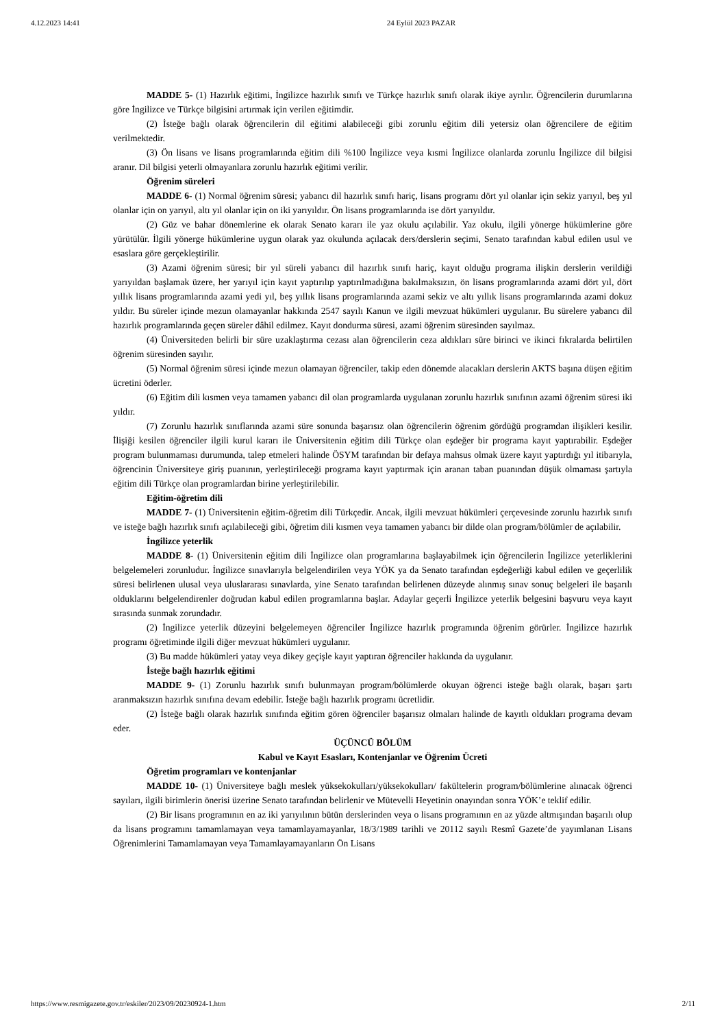4.12.2023 14:41 24 Eylül 2023 PAZAR
MADDE 5- (1) Hazırlık eğitimi, İngilizce hazırlık sınıfı ve Türkçe hazırlık sınıfı olarak ikiye ayrılır. Öğrencilerin durumlarına göre İngilizce ve Türkçe bilgisini artırmak için verilen eğitimdir.
(2) İsteğe bağlı olarak öğrencilerin dil eğitimi alabileceği gibi zorunlu eğitim dili yetersiz olan öğrencilere de eğitim verilmektedir.
(3) Ön lisans ve lisans programlarında eğitim dili %100 İngilizce veya kısmi İngilizce olanlarda zorunlu İngilizce dil bilgisi aranır. Dil bilgisi yeterli olmayanlara zorunlu hazırlık eğitimi verilir.
Öğrenim süreleri
MADDE 6- (1) Normal öğrenim süresi; yabancı dil hazırlık sınıfı hariç, lisans programı dört yıl olanlar için sekiz yarıyıl, beş yıl olanlar için on yarıyıl, altı yıl olanlar için on iki yarıyıldır. Ön lisans programlarında ise dört yarıyıldır.
(2) Güz ve bahar dönemlerine ek olarak Senato kararı ile yaz okulu açılabilir. Yaz okulu, ilgili yönerge hükümlerine göre yürütülür. İlgili yönerge hükümlerine uygun olarak yaz okulunda açılacak ders/derslerin seçimi, Senato tarafından kabul edilen usul ve esaslara göre gerçekleştirilir.
(3) Azami öğrenim süresi; bir yıl süreli yabancı dil hazırlık sınıfı hariç, kayıt olduğu programa ilişkin derslerin verildiği yarıyıldan başlamak üzere, her yarıyıl için kayıt yaptırılıp yaptırılmadığına bakılmaksızın, ön lisans programlarında azami dört yıl, dört yıllık lisans programlarında azami yedi yıl, beş yıllık lisans programlarında azami sekiz ve altı yıllık lisans programlarında azami dokuz yıldır. Bu süreler içinde mezun olamayanlar hakkında 2547 sayılı Kanun ve ilgili mevzuat hükümleri uygulanır. Bu sürelere yabancı dil hazırlık programlarında geçen süreler dâhil edilmez. Kayıt dondurma süresi, azami öğrenim süresinden sayılmaz.
(4) Üniversiteden belirli bir süre uzaklaştırma cezası alan öğrencilerin ceza aldıkları süre birinci ve ikinci fıkralarda belirtilen öğrenim süresinden sayılır.
(5) Normal öğrenim süresi içinde mezun olamayan öğrenciler, takip eden dönemde alacakları derslerin AKTS başına düşen eğitim ücretini öderler.
(6) Eğitim dili kısmen veya tamamen yabancı dil olan programlarda uygulanan zorunlu hazırlık sınıfının azami öğrenim süresi iki yıldır.
(7) Zorunlu hazırlık sınıflarında azami süre sonunda başarısız olan öğrencilerin öğrenim gördüğü programdan ilişikleri kesilir. İlişiği kesilen öğrenciler ilgili kurul kararı ile Üniversitenin eğitim dili Türkçe olan eşdeğer bir programa kayıt yaptırabilir. Eşdeğer program bulunmaması durumunda, talep etmeleri halinde ÖSYM tarafından bir defaya mahsus olmak üzere kayıt yaptırdığı yıl itibarıyla, öğrencinin Üniversiteye giriş puanının, yerleştirileceği programa kayıt yaptırmak için aranan taban puanından düşük olmaması şartıyla eğitim dili Türkçe olan programlardan birine yerleştirilebilir.
Eğitim-öğretim dili
MADDE 7- (1) Üniversitenin eğitim-öğretim dili Türkçedir. Ancak, ilgili mevzuat hükümleri çerçevesinde zorunlu hazırlık sınıfı ve isteğe bağlı hazırlık sınıfı açılabileceği gibi, öğretim dili kısmen veya tamamen yabancı bir dilde olan program/bölümler de açılabilir.
İngilizce yeterlik
MADDE 8- (1) Üniversitenin eğitim dili İngilizce olan programlarına başlayabilmek için öğrencilerin İngilizce yeterliklerini belgelemeleri zorunludur. İngilizce sınavlarıyla belgelendirilen veya YÖK ya da Senato tarafından eşdeğerliği kabul edilen ve geçerlilik süresi belirlenen ulusal veya uluslararası sınavlarda, yine Senato tarafından belirlenen düzeyde alınmış sınav sonuç belgeleri ile başarılı olduklarını belgelendirenler doğrudan kabul edilen programlarına başlar. Adaylar geçerli İngilizce yeterlik belgesini başvuru veya kayıt sırasında sunmak zorundadır.
(2) İngilizce yeterlik düzeyini belgelemeyen öğrenciler İngilizce hazırlık programında öğrenim görürler. İngilizce hazırlık programı öğretiminde ilgili diğer mevzuat hükümleri uygulanır.
(3) Bu madde hükümleri yatay veya dikey geçişle kayıt yaptıran öğrenciler hakkında da uygulanır.
İsteğe bağlı hazırlık eğitimi
MADDE 9- (1) Zorunlu hazırlık sınıfı bulunmayan program/bölümlerde okuyan öğrenci isteğe bağlı olarak, başarı şartı aranmaksızın hazırlık sınıfına devam edebilir. İsteğe bağlı hazırlık programı ücretlidir.
(2) İsteğe bağlı olarak hazırlık sınıfında eğitim gören öğrenciler başarısız olmaları halinde de kayıtlı oldukları programa devam eder.
ÜÇÜNCÜ BÖLÜM
Kabul ve Kayıt Esasları, Kontenjanlar ve Öğrenim Ücreti
Öğretim programları ve kontenjanlar
MADDE 10- (1) Üniversiteye bağlı meslek yüksekokulları/yüksekokulları/ fakültelerin program/bölümlerine alınacak öğrenci sayıları, ilgili birimlerin önerisi üzerine Senato tarafından belirlenir ve Mütevelli Heyetinin onayından sonra YÖK’e teklif edilir.
(2) Bir lisans programının en az iki yarıyılının bütün derslerinden veya o lisans programının en az yüzde altmışından başarılı olup da lisans programını tamamlamayan veya tamamlayamayanlar, 18/3/1989 tarihli ve 20112 sayılı Resmî Gazete’de yayımlanan Lisans Öğrenimlerini Tamamlamayan veya Tamamlayamayanların Ön Lisans
https://www.resmigazete.gov.tr/eskiler/2023/09/20230924-1.htm 2/11